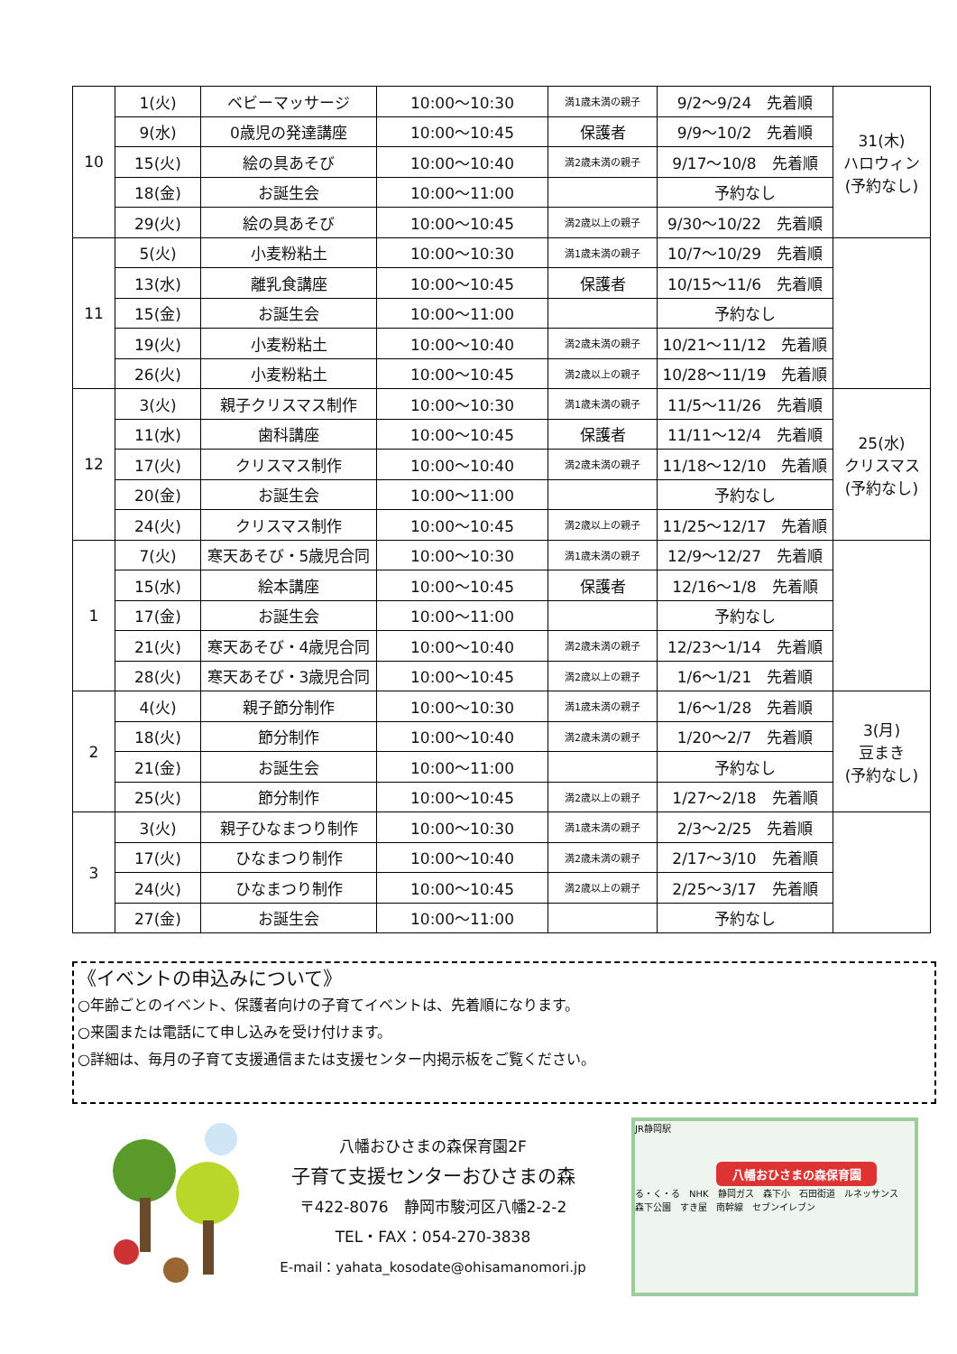| 10 | 1(火) | ベビーマッサージ | 10:00～10:30 | 満1歳未満の親子 | 9/2～9/24 先着順 | 31(木) ハロウィン (予約なし) |
| | 9(水) | 0歳児の発達講座 | 10:00～10:45 | 保護者 | 9/9～10/2 先着順 | |
| | 15(火) | 絵の具あそび | 10:00～10:40 | 満2歳未満の親子 | 9/17～10/8 先着順 | |
| | 18(金) | お誕生会 | 10:00～11:00 | | 予約なし | |
| | 29(火) | 絵の具あそび | 10:00～10:45 | 満2歳以上の親子 | 9/30～10/22 先着順 | |
| 11 | 5(火) | 小麦粉粘土 | 10:00～10:30 | 満1歳未満の親子 | 10/7～10/29 先着順 | |
| | 13(水) | 離乳食講座 | 10:00～10:45 | 保護者 | 10/15～11/6 先着順 | |
| | 15(金) | お誕生会 | 10:00～11:00 | | 予約なし | |
| | 19(火) | 小麦粉粘土 | 10:00～10:40 | 満2歳未満の親子 | 10/21～11/12 先着順 | |
| | 26(火) | 小麦粉粘土 | 10:00～10:45 | 満2歳以上の親子 | 10/28～11/19 先着順 | |
| 12 | 3(火) | 親子クリスマス制作 | 10:00～10:30 | 満1歳未満の親子 | 11/5～11/26 先着順 | 25(水) クリスマス (予約なし) |
| | 11(水) | 歯科講座 | 10:00～10:45 | 保護者 | 11/11～12/4 先着順 | |
| | 17(火) | クリスマス制作 | 10:00～10:40 | 満2歳未満の親子 | 11/18～12/10 先着順 | |
| | 20(金) | お誕生会 | 10:00～11:00 | | 予約なし | |
| | 24(火) | クリスマス制作 | 10:00～10:45 | 満2歳以上の親子 | 11/25～12/17 先着順 | |
| 1 | 7(火) | 寒天あそび・5歳児合同 | 10:00～10:30 | 満1歳未満の親子 | 12/9～12/27 先着順 | |
| | 15(水) | 絵本講座 | 10:00～10:45 | 保護者 | 12/16～1/8 先着順 | |
| | 17(金) | お誕生会 | 10:00～11:00 | | 予約なし | |
| | 21(火) | 寒天あそび・4歳児合同 | 10:00～10:40 | 満2歳未満の親子 | 12/23～1/14 先着順 | |
| | 28(火) | 寒天あそび・3歳児合同 | 10:00～10:45 | 満2歳以上の親子 | 1/6～1/21 先着順 | |
| 2 | 4(火) | 親子節分制作 | 10:00～10:30 | 満1歳未満の親子 | 1/6～1/28 先着順 | 3(月) 豆まき (予約なし) |
| | 18(火) | 節分制作 | 10:00～10:40 | 満2歳未満の親子 | 1/20～2/7 先着順 | |
| | 21(金) | お誕生会 | 10:00～11:00 | | 予約なし | |
| | 25(火) | 節分制作 | 10:00～10:45 | 満2歳以上の親子 | 1/27～2/18 先着順 | |
| 3 | 3(火) | 親子ひなまつり制作 | 10:00～10:30 | 満1歳未満の親子 | 2/3～2/25 先着順 | |
| | 17(火) | ひなまつり制作 | 10:00～10:40 | 満2歳未満の親子 | 2/17～3/10 先着順 | |
| | 24(火) | ひなまつり制作 | 10:00～10:45 | 満2歳以上の親子 | 2/25～3/17 先着順 | |
| | 27(金) | お誕生会 | 10:00～11:00 | | 予約なし | |
《イベントの申込みについて》
○年齢ごとのイベント、保護者向けの子育てイベントは、先着順になります。
○来園または電話にて申し込みを受け付けます。
○詳細は、毎月の子育て支援通信または支援センター内掲示板をご覧ください。
八幡おひさまの森保育園2F
子育て支援センターおひさまの森
〒422-8076　静岡市駿河区八幡2-2-2
TEL・FAX：054-270-3838
E-mail：yahata_kosodate@ohisamanomori.jp
JR静岡駅
八幡おひさまの森保育園
る・く・る　NHK　静岡ガス　森下小　石田街道　ルネッサンス　森下公園　すき屋　南幹線　セブンイレブン